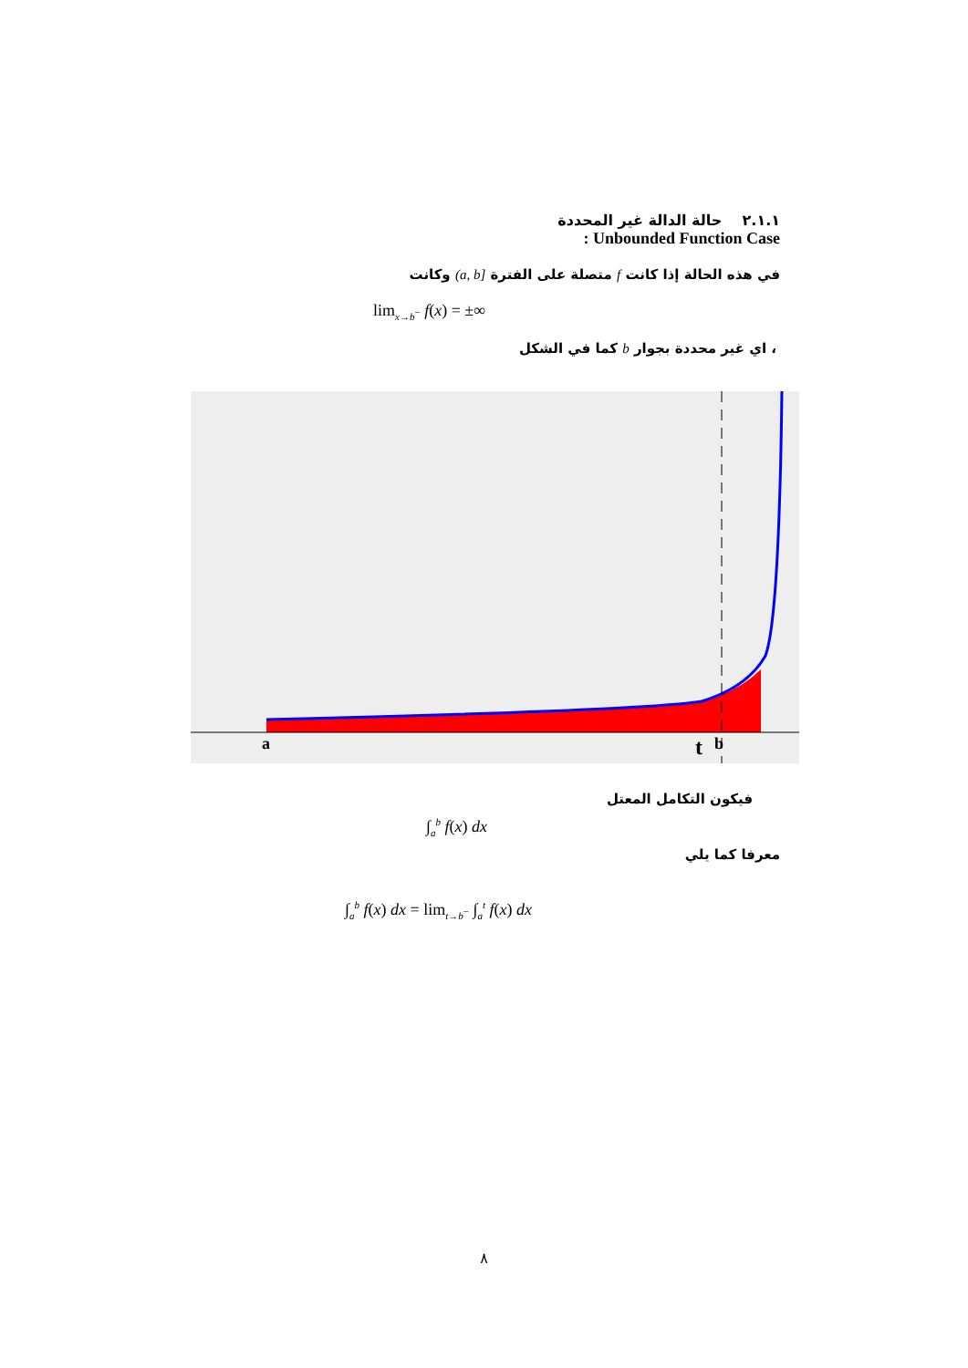٢.١.١ حالة الدالة غير المحددة
: Unbounded Function Case
في هذه الحالة إذا كانت f متصلة على الفترة [a, b) وكانت
lim<sub>x→b<sup>−</sup></sub> f(x) = ±∞
، اي غير محددة بجوار b كما في الشكل
a
t
b
فيكون التكامل المعتل
∫<sub>a</sub><sup>b</sup> f(x) dx
معرفا كما يلي
∫<sub>a</sub><sup>b</sup> f(x) dx = lim<sub>t→b<sup>−</sup></sub> ∫<sub>a</sub><sup>t</sup> f(x) dx
٨